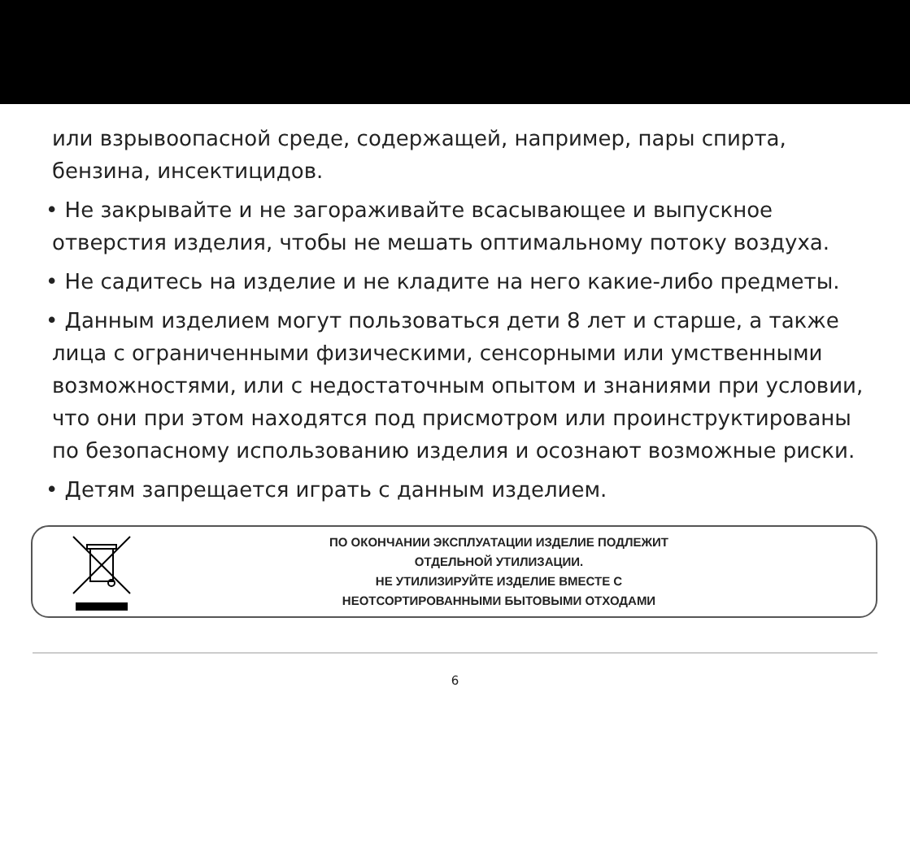или взрывоопасной среде, содержащей, например, пары спирта, бензина, инсектицидов.
• Не закрывайте и не загораживайте всасывающее и выпускное отверстия изделия, чтобы не мешать оптимальному потоку воздуха.
• Не садитесь на изделие и не кладите на него какие-либо предметы.
• Данным изделием могут пользоваться дети 8 лет и старше, а также лица с ограниченными физическими, сенсорными или умственными возможностями, или с недостаточным опытом и знаниями при условии, что они при этом находятся под присмотром или проинструктированы по безопасному использованию изделия и осознают возможные риски.
• Детям запрещается играть с данным изделием.
ПО ОКОНЧАНИИ ЭКСПЛУАТАЦИИ ИЗДЕЛИЕ ПОДЛЕЖИТ
ОТДЕЛЬНОЙ УТИЛИЗАЦИИ.
НЕ УТИЛИЗИРУЙТЕ ИЗДЕЛИЕ ВМЕСТЕ С
НЕОТСОРТИРОВАННЫМИ БЫТОВЫМИ ОТХОДАМИ
6